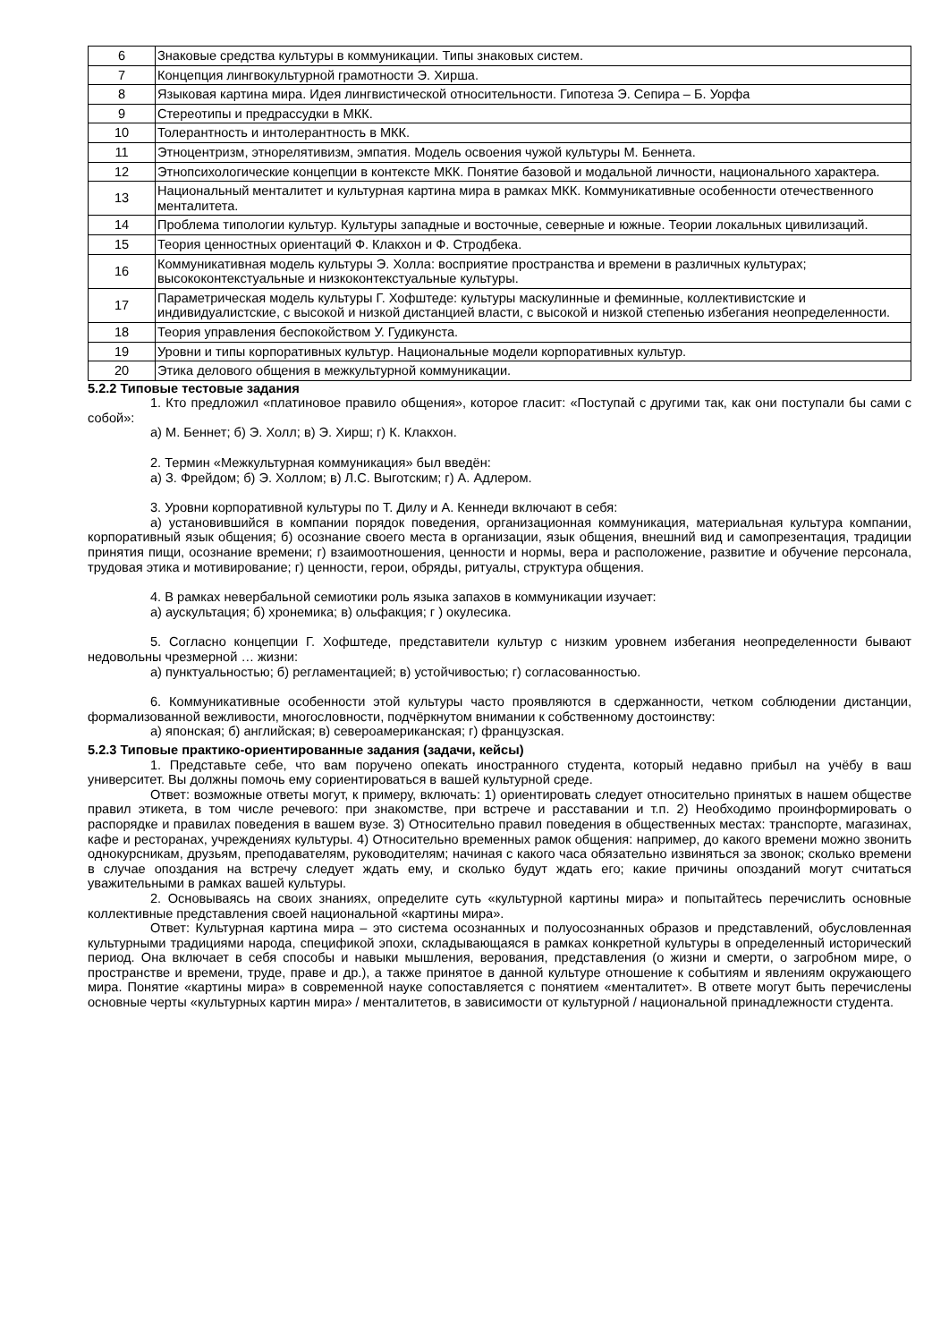| 6 | Знаковые средства культуры в коммуникации. Типы знаковых систем. |
| 7 | Концепция лингвокультурной грамотности Э. Хирша. |
| 8 | Языковая картина мира. Идея лингвистической относительности. Гипотеза Э. Сепира – Б. Уорфа |
| 9 | Стереотипы и предрассудки в МКК. |
| 10 | Толерантность и интолерантность в МКК. |
| 11 | Этноцентризм, этнорелятивизм, эмпатия. Модель освоения чужой культуры М. Беннета. |
| 12 | Этнопсихологические концепции в контексте МКК. Понятие базовой и модальной личности, национального характера. |
| 13 | Национальный менталитет и культурная картина мира в рамках МКК. Коммуникативные особенности отечественного менталитета. |
| 14 | Проблема типологии культур. Культуры западные и восточные, северные и южные. Теории локальных цивилизаций. |
| 15 | Теория ценностных ориентаций Ф. Клакхон и Ф. Стродбека. |
| 16 | Коммуникативная модель культуры Э. Холла: восприятие пространства и времени в различных культурах; высококонтекстуальные и низкоконтекстуальные культуры. |
| 17 | Параметрическая модель культуры Г. Хофштеде: культуры маскулинные и феминные, коллективистские и индивидуалистские, с высокой и низкой дистанцией власти, с высокой и низкой степенью избегания неопределенности. |
| 18 | Теория управления беспокойством У. Гудикунста. |
| 19 | Уровни и типы корпоративных культур. Национальные модели корпоративных культур. |
| 20 | Этика делового общения в межкультурной коммуникации. |
5.2.2 Типовые тестовые задания
1. Кто предложил «платиновое правило общения», которое гласит: «Поступай с другими так, как они поступали бы сами с собой»:
а) М. Беннет; б) Э. Холл; в) Э. Хирш; г) К. Клакхон.
2. Термин «Межкультурная коммуникация» был введён:
а) З. Фрейдом; б) Э. Холлом; в) Л.С. Выготским; г) А. Адлером.
3. Уровни корпоративной культуры по Т. Дилу и А. Кеннеди включают в себя:
а) установившийся в компании порядок поведения, организационная коммуникация, материальная культура компании, корпоративный язык общения; б) осознание своего места в организации, язык общения, внешний вид и самопрезентация, традиции принятия пищи, осознание времени; г) взаимоотношения, ценности и нормы, вера и расположение, развитие и обучение персонала, трудовая этика и мотивирование; г) ценности, герои, обряды, ритуалы, структура общения.
4. В рамках невербальной семиотики роль языка запахов в коммуникации изучает:
а) аускультация; б) хронемика; в) ольфакция; г ) окулесика.
5. Согласно концепции Г. Хофштеде, представители культур с низким уровнем избегания неопределенности бывают недовольны чрезмерной … жизни:
а) пунктуальностью; б) регламентацией; в) устойчивостью; г) согласованностью.
6. Коммуникативные особенности этой культуры часто проявляются в сдержанности, четком соблюдении дистанции, формализованной вежливости, многословности, подчёркнутом внимании к собственному достоинству:
а) японская; б) английская; в) североамериканская; г) французская.
5.2.3 Типовые практико-ориентированные задания (задачи, кейсы)
1. Представьте себе, что вам поручено опекать иностранного студента, который недавно прибыл на учёбу в ваш университет. Вы должны помочь ему сориентироваться в вашей культурной среде.
Ответ: возможные ответы могут, к примеру, включать: 1) ориентировать следует относительно принятых в нашем обществе правил этикета, в том числе речевого: при знакомстве, при встрече и расставании и т.п. 2) Необходимо проинформировать о распорядке и правилах поведения в вашем вузе. 3) Относительно правил поведения в общественных местах: транспорте, магазинах, кафе и ресторанах, учреждениях культуры. 4) Относительно временных рамок общения: например, до какого времени можно звонить однокурсникам, друзьям, преподавателям, руководителям; начиная с какого часа обязательно извиняться за звонок; сколько времени в случае опоздания на встречу следует ждать ему, и сколько будут ждать его; какие причины опозданий могут считаться уважительными в рамках вашей культуры.
2. Основываясь на своих знаниях, определите суть «культурной картины мира» и попытайтесь перечислить основные коллективные представления своей национальной «картины мира».
Ответ: Культурная картина мира – это система осознанных и полуосознанных образов и представлений, обусловленная культурными традициями народа, спецификой эпохи, складывающаяся в рамках конкретной культуры в определенный исторический период. Она включает в себя способы и навыки мышления, верования, представления (о жизни и смерти, о загробном мире, о пространстве и времени, труде, праве и др.), а также принятое в данной культуре отношение к событиям и явлениям окружающего мира. Понятие «картины мира» в современной науке сопоставляется с понятием «менталитет». В ответе могут быть перечислены основные черты «культурных картин мира» / менталитетов, в зависимости от культурной / национальной принадлежности студента.